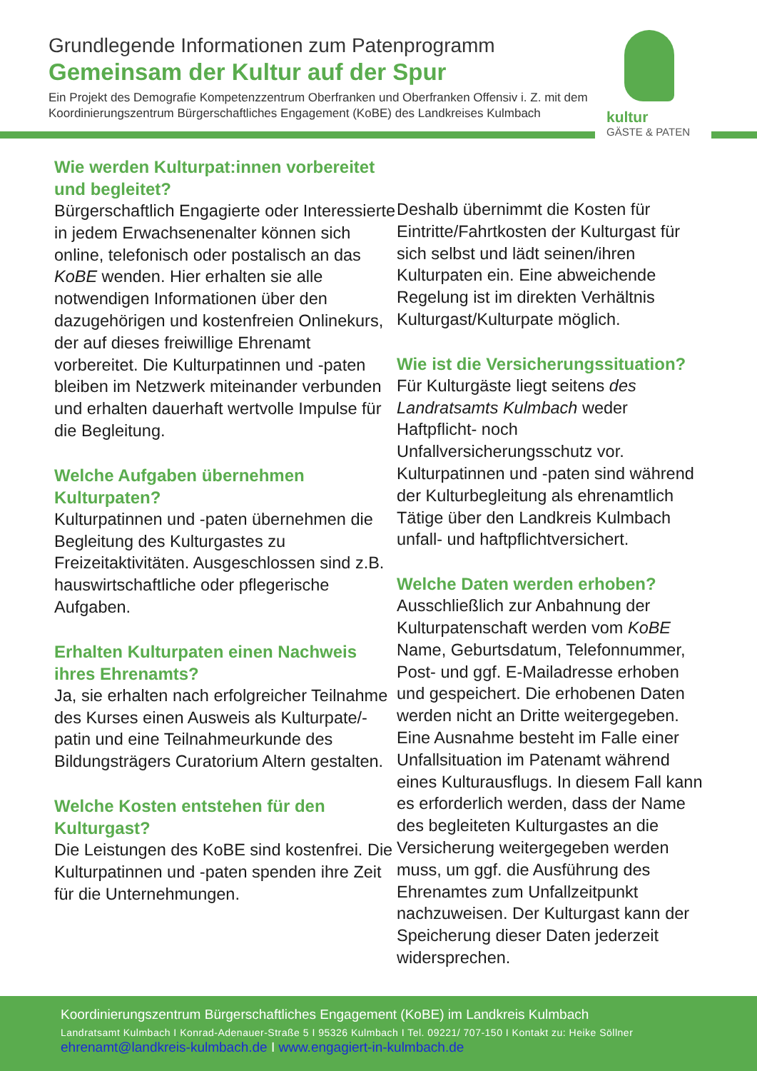Grundlegende Informationen zum Patenprogramm
Gemeinsam der Kultur auf der Spur
Ein Projekt des Demografie Kompetenzzentrum Oberfranken und Oberfranken Offensiv i. Z. mit dem Koordinierungszentrum Bürgerschaftliches Engagement (KoBE) des Landkreises Kulmbach
kultur
GÄSTE & PATEN
Wie werden Kulturpat:innen vorbereitet und begleitet?
Bürgerschaftlich Engagierte oder Interessierte in jedem Erwachsenenalter können sich online, telefonisch oder postalisch an das KoBE wenden. Hier erhalten sie alle notwendigen Informationen über den dazugehörigen und kostenfreien Onlinekurs, der auf dieses freiwillige Ehrenamt vorbereitet. Die Kulturpatinnen und -paten bleiben im Netzwerk miteinander verbunden und erhalten dauerhaft wertvolle Impulse für die Begleitung.
Welche Aufgaben übernehmen Kulturpaten?
Kulturpatinnen und -paten übernehmen die Begleitung des Kulturgastes zu Freizeitaktivitäten. Ausgeschlossen sind z.B. hauswirtschaftliche oder pflegerische Aufgaben.
Erhalten Kulturpaten einen Nachweis ihres Ehrenamts?
Ja, sie erhalten nach erfolgreicher Teilnahme des Kurses einen Ausweis als Kulturpate/-patin und eine Teilnahmeurkunde des Bildungsträgers Curatorium Altern gestalten.
Welche Kosten entstehen für den Kulturgast?
Die Leistungen des KoBE sind kostenfrei. Die Kulturpatinnen und -paten spenden ihre Zeit für die Unternehmungen.
Deshalb übernimmt die Kosten für Eintritte/Fahrtkosten der Kulturgast für sich selbst und lädt seinen/ihren Kulturpaten ein. Eine abweichende Regelung ist im direkten Verhältnis Kulturgast/Kulturpate möglich.
Wie ist die Versicherungssituation?
Für Kulturgäste liegt seitens des Landratsamts Kulmbach weder Haftpflicht- noch Unfallversicherungsschutz vor. Kulturpatinnen und -paten sind während der Kulturbegleitung als ehrenamtlich Tätige über den Landkreis Kulmbach unfall- und haftpflichtversichert.
Welche Daten werden erhoben?
Ausschließlich zur Anbahnung der Kulturpatenschaft werden vom KoBE Name, Geburtsdatum, Telefonnummer, Post- und ggf. E-Mailadresse erhoben und gespeichert. Die erhobenen Daten werden nicht an Dritte weitergegeben. Eine Ausnahme besteht im Falle einer Unfallsituation im Patenamt während eines Kulturausflugs. In diesem Fall kann es erforderlich werden, dass der Name des begleiteten Kulturgastes an die Versicherung weitergegeben werden muss, um ggf. die Ausführung des Ehrenamtes zum Unfallzeitpunkt nachzuweisen. Der Kulturgast kann der Speicherung dieser Daten jederzeit widersprechen.
Koordinierungszentrum Bürgerschaftliches Engagement (KoBE) im Landkreis Kulmbach
Landratsamt Kulmbach I Konrad-Adenauer-Straße 5 I 95326 Kulmbach I Tel. 09221/ 707-150 I Kontakt zu: Heike Söllner
ehrenamt@landkreis-kulmbach.de I www.engagiert-in-kulmbach.de